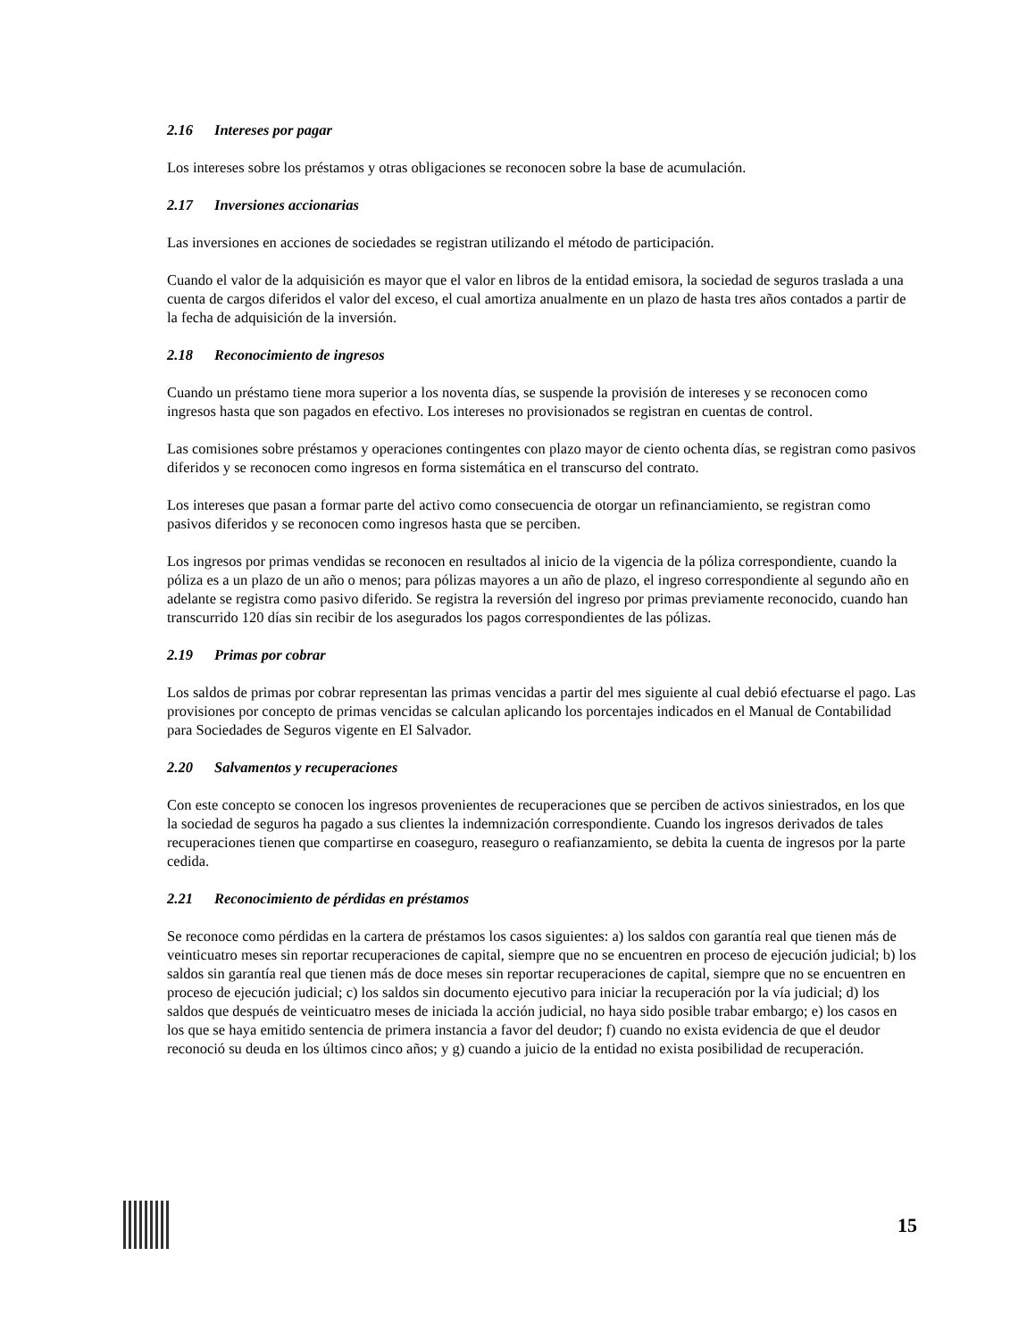2.16 Intereses por pagar
Los intereses sobre los préstamos y otras obligaciones se reconocen sobre la base de acumulación.
2.17 Inversiones accionarias
Las inversiones en acciones de sociedades se registran utilizando el método de participación.
Cuando el valor de la adquisición es mayor que el valor en libros de la entidad emisora, la sociedad de seguros traslada a una cuenta de cargos diferidos el valor del exceso, el cual amortiza anualmente en un plazo de hasta tres años contados a partir de la fecha de adquisición de la inversión.
2.18 Reconocimiento de ingresos
Cuando un préstamo tiene mora superior a los noventa días, se suspende la provisión de intereses y se reconocen como ingresos hasta que son pagados en efectivo. Los intereses no provisionados se registran en cuentas de control.
Las comisiones sobre préstamos y operaciones contingentes con plazo mayor de ciento ochenta días, se registran como pasivos diferidos y se reconocen como ingresos en forma sistemática en el transcurso del contrato.
Los intereses que pasan a formar parte del activo como consecuencia de otorgar un refinanciamiento, se registran como pasivos diferidos y se reconocen como ingresos hasta que se perciben.
Los ingresos por primas vendidas se reconocen en resultados al inicio de la vigencia de la póliza correspondiente, cuando la póliza es a un plazo de un año o menos; para pólizas mayores a un año de plazo, el ingreso correspondiente al segundo año en adelante se registra como pasivo diferido. Se registra la reversión del ingreso por primas previamente reconocido, cuando han transcurrido 120 días sin recibir de los asegurados los pagos correspondientes de las pólizas.
2.19 Primas por cobrar
Los saldos de primas por cobrar representan las primas vencidas a partir del mes siguiente al cual debió efectuarse el pago. Las provisiones por concepto de primas vencidas se calculan aplicando los porcentajes indicados en el Manual de Contabilidad para Sociedades de Seguros vigente en El Salvador.
2.20 Salvamentos y recuperaciones
Con este concepto se conocen los ingresos provenientes de recuperaciones que se perciben de activos siniestrados, en los que la sociedad de seguros ha pagado a sus clientes la indemnización correspondiente. Cuando los ingresos derivados de tales recuperaciones tienen que compartirse en coaseguro, reaseguro o reafianzamiento, se debita la cuenta de ingresos por la parte cedida.
2.21 Reconocimiento de pérdidas en préstamos
Se reconoce como pérdidas en la cartera de préstamos los casos siguientes: a) los saldos con garantía real que tienen más de veinticuatro meses sin reportar recuperaciones de capital, siempre que no se encuentren en proceso de ejecución judicial; b) los saldos sin garantía real que tienen más de doce meses sin reportar recuperaciones de capital, siempre que no se encuentren en proceso de ejecución judicial; c) los saldos sin documento ejecutivo para iniciar la recuperación por la vía judicial; d) los saldos que después de veinticuatro meses de iniciada la acción judicial, no haya sido posible trabar embargo; e) los casos en los que se haya emitido sentencia de primera instancia a favor del deudor; f) cuando no exista evidencia de que el deudor reconoció su deuda en los últimos cinco años; y g) cuando a juicio de la entidad no exista posibilidad de recuperación.
15